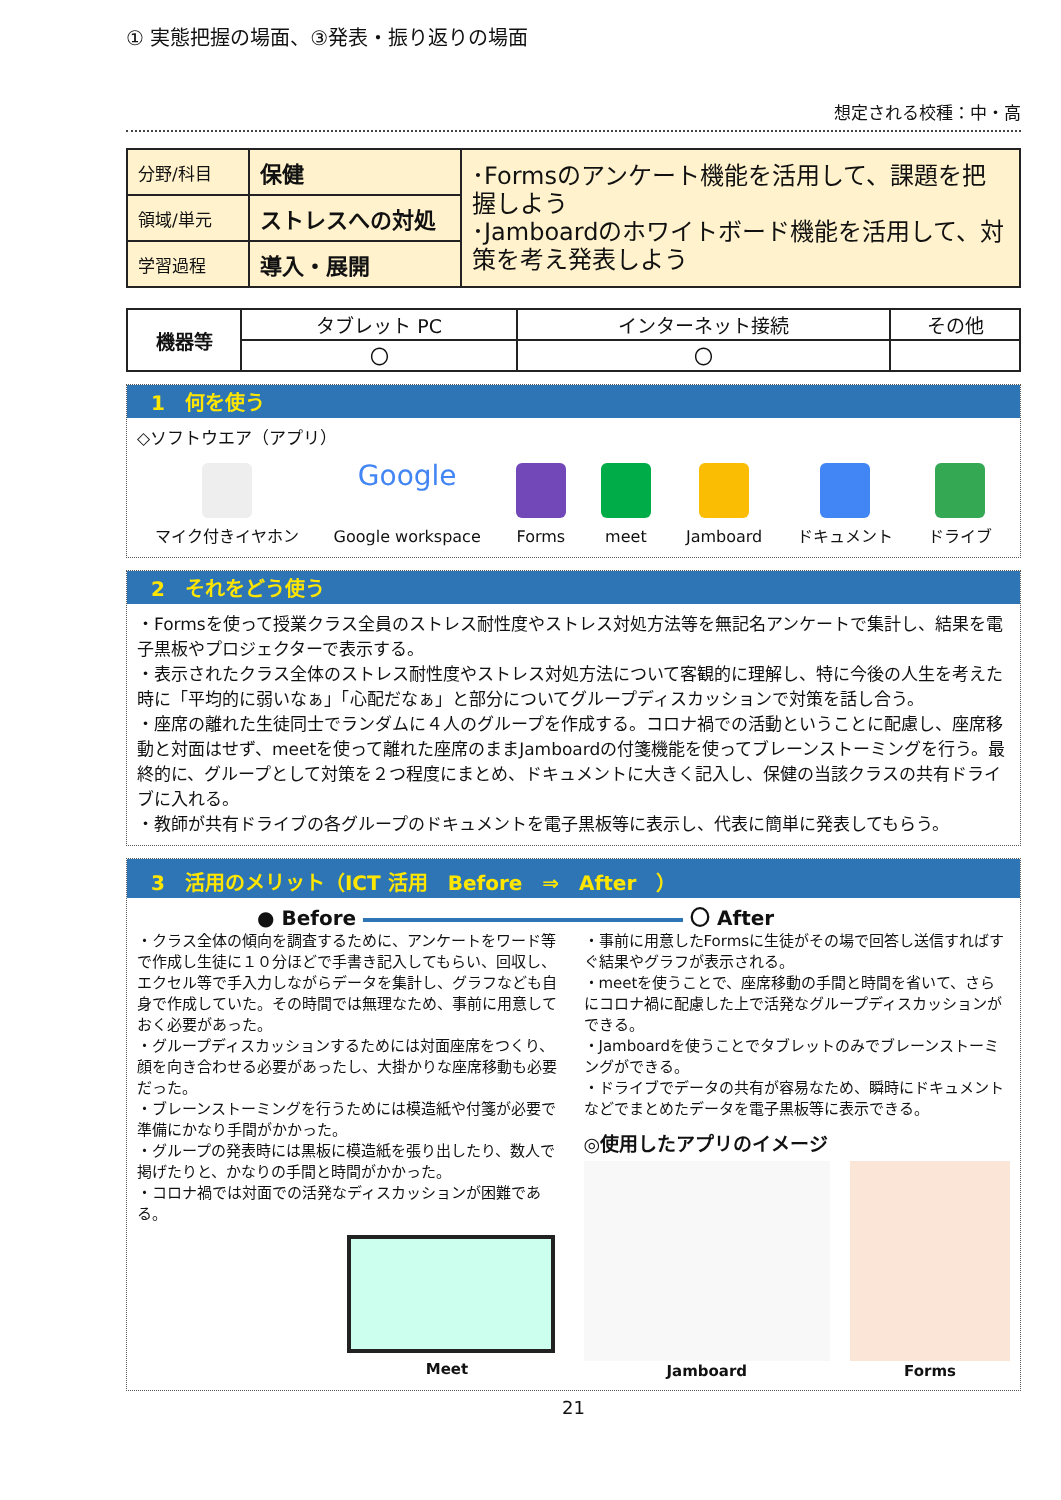① 実態把握の場面、③発表・振り返りの場面
想定される校種：中・高
| 分野/科目 | 保健 | ･Formsのアンケート機能を活用して、課題を把握しよう ･Jamboardのホワイトボード機能を活用して、対策を考え発表しよう |
| 領域/単元 | ストレスへの対処 | |
| 学習過程 | 導入・展開 | |
| 機器等 | タブレット PC | インターネット接続 | その他 |
| | 〇 | 〇 | |
1　何を使う
◇ソフトウエア（アプリ）
マイク付きイヤホン
Google
Google workspace
Forms meet Jamboard ドキュメント ドライブ
2　それをどう使う
・Formsを使って授業クラス全員のストレス耐性度やストレス対処方法等を無記名アンケートで集計し、結果を電子黒板やプロジェクターで表示する。
・表示されたクラス全体のストレス耐性度やストレス対処方法について客観的に理解し、特に今後の人生を考えた時に「平均的に弱いなぁ」「心配だなぁ」と部分についてグループディスカッションで対策を話し合う。
・座席の離れた生徒同士でランダムに４人のグループを作成する。コロナ禍での活動ということに配慮し、座席移動と対面はせず、meetを使って離れた座席のままJamboardの付箋機能を使ってブレーンストーミングを行う。最終的に、グループとして対策を２つ程度にまとめ、ドキュメントに大きく記入し、保健の当該クラスの共有ドライブに入れる。
・教師が共有ドライブの各グループのドキュメントを電子黒板等に表示し、代表に簡単に発表してもらう。
3　活用のメリット（ICT 活用　Before　⇒　After　）
● Before 〇 After
・クラス全体の傾向を調査するために、アンケートをワード等で作成し生徒に１０分ほどで手書き記入してもらい、回収し、エクセル等で手入力しながらデータを集計し、グラフなども自身で作成していた。その時間では無理なため、事前に用意しておく必要があった。
・グループディスカッションするためには対面座席をつくり、顔を向き合わせる必要があったし、大掛かりな座席移動も必要だった。
・ブレーンストーミングを行うためには模造紙や付箋が必要で準備にかなり手間がかかった。
・グループの発表時には黒板に模造紙を張り出したり、数人で掲げたりと、かなりの手間と時間がかかった。
・コロナ禍では対面での活発なディスカッションが困難である。
Meet
・事前に用意したFormsに生徒がその場で回答し送信すればすぐ結果やグラフが表示される。
・meetを使うことで、座席移動の手間と時間を省いて、さらにコロナ禍に配慮した上で活発なグループディスカッションができる。
・Jamboardを使うことでタブレットのみでブレーンストーミングができる。
・ドライブでデータの共有が容易なため、瞬時にドキュメントなどでまとめたデータを電子黒板等に表示できる。
◎使用したアプリのイメージ
Jamboard Forms
21